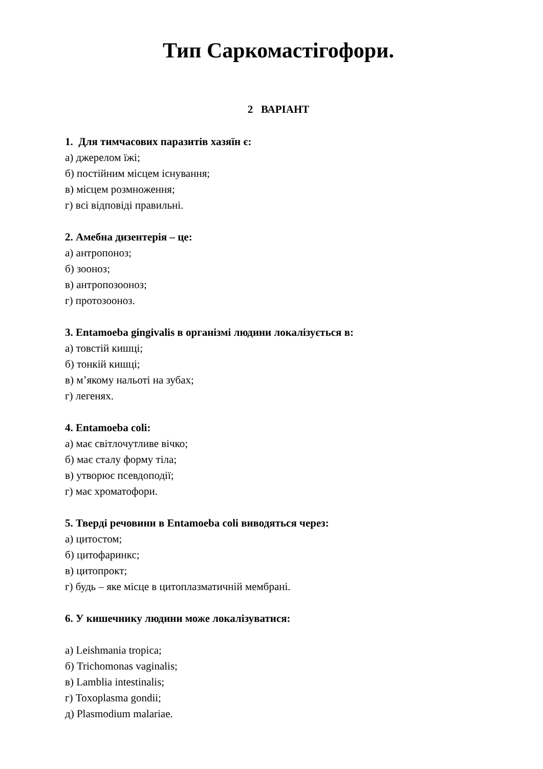Тип Саркомастігофори.
2 ВАРІАНТ
1. Для тимчасових паразитів хазяїн є:
а) джерелом їжі;
б) постійним місцем існування;
в) місцем розмноження;
г) всі відповіді правильні.
2. Амебна дизентерія – це:
а) антропоноз;
б) зооноз;
в) антропозооноз;
г) протозооноз.
3. Entamoeba gingivalis в організмі людини локалізується в:
а) товстій кишці;
б) тонкій кишці;
в) м’якому нальоті на зубах;
г) легенях.
4. Entamoeba coli:
а) має світлочутливе вічко;
б) має сталу форму тіла;
в) утворює псевдоподії;
г) має хроматофори.
5. Тверді речовини в Entamoeba coli виводяться через:
а) цитостом;
б) цитофаринкс;
в) цитопрокт;
г) будь – яке місце в цитоплазматичній мембрані.
6. У кишечнику людини може локалізуватися:
а) Leishmania tropica;
б) Trichomonas vaginalis;
в) Lamblia intestinalis;
г) Toxoplasma gondii;
д) Plasmodium malariae.